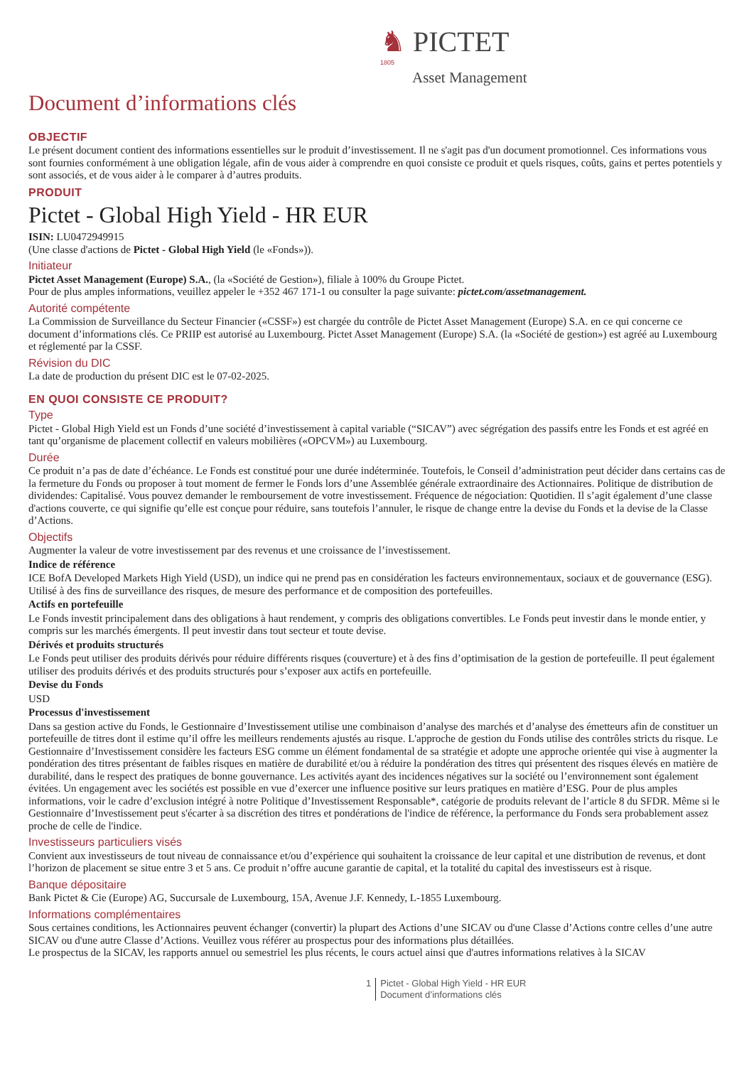♞ PICTET
1805
Asset Management
Document d’informations clés
OBJECTIF
Le présent document contient des informations essentielles sur le produit d’investissement. Il ne s'agit pas d'un document promotionnel. Ces informations vous sont fournies conformément à une obligation légale, afin de vous aider à comprendre en quoi consiste ce produit et quels risques, coûts, gains et pertes potentiels y sont associés, et de vous aider à le comparer à d’autres produits.
PRODUIT
Pictet - Global High Yield - HR EUR
ISIN: LU0472949915
(Une classe d'actions de Pictet - Global High Yield (le «Fonds»)).
Initiateur
Pictet Asset Management (Europe) S.A., (la «Société de Gestion»), filiale à 100% du Groupe Pictet.
Pour de plus amples informations, veuillez appeler le +352 467 171-1 ou consulter la page suivante: pictet.com/assetmanagement.
Autorité compétente
La Commission de Surveillance du Secteur Financier («CSSF») est chargée du contrôle de Pictet Asset Management (Europe) S.A. en ce qui concerne ce document d’informations clés. Ce PRIIP est autorisé au Luxembourg. Pictet Asset Management (Europe) S.A. (la «Société de gestion») est agréé au Luxembourg et réglementé par la CSSF.
Révision du DIC
La date de production du présent DIC est le 07-02-2025.
EN QUOI CONSISTE CE PRODUIT?
Type
Pictet - Global High Yield est un Fonds d’une société d’investissement à capital variable (“SICAV”) avec ségrégation des passifs entre les Fonds et est agréé en tant qu’organisme de placement collectif en valeurs mobilières («OPCVM») au Luxembourg.
Durée
Ce produit n’a pas de date d’échéance. Le Fonds est constitué pour une durée indéterminée. Toutefois, le Conseil d’administration peut décider dans certains cas de la fermeture du Fonds ou proposer à tout moment de fermer le Fonds lors d’une Assemblée générale extraordinaire des Actionnaires. Politique de distribution de dividendes: Capitalisé. Vous pouvez demander le remboursement de votre investissement. Fréquence de négociation: Quotidien. Il s’agit également d’une classe d'actions couverte, ce qui signifie qu’elle est conçue pour réduire, sans toutefois l’annuler, le risque de change entre la devise du Fonds et la devise de la Classe d’Actions.
Objectifs
Augmenter la valeur de votre investissement par des revenus et une croissance de l’investissement.
Indice de référence
ICE BofA Developed Markets High Yield (USD), un indice qui ne prend pas en considération les facteurs environnementaux, sociaux et de gouvernance (ESG). Utilisé à des fins de surveillance des risques, de mesure des performance et de composition des portefeuilles.
Actifs en portefeuille
Le Fonds investit principalement dans des obligations à haut rendement, y compris des obligations convertibles. Le Fonds peut investir dans le monde entier, y compris sur les marchés émergents. Il peut investir dans tout secteur et toute devise.
Dérivés et produits structurés
Le Fonds peut utiliser des produits dérivés pour réduire différents risques (couverture) et à des fins d’optimisation de la gestion de portefeuille. Il peut également utiliser des produits dérivés et des produits structurés pour s’exposer aux actifs en portefeuille.
Devise du Fonds
USD
Processus d'investissement
Dans sa gestion active du Fonds, le Gestionnaire d’Investissement utilise une combinaison d’analyse des marchés et d’analyse des émetteurs afin de constituer un portefeuille de titres dont il estime qu’il offre les meilleurs rendements ajustés au risque. L'approche de gestion du Fonds utilise des contrôles stricts du risque. Le Gestionnaire d’Investissement considère les facteurs ESG comme un élément fondamental de sa stratégie et adopte une approche orientée qui vise à augmenter la pondération des titres présentant de faibles risques en matière de durabilité et/ou à réduire la pondération des titres qui présentent des risques élevés en matière de durabilité, dans le respect des pratiques de bonne gouvernance. Les activités ayant des incidences négatives sur la société ou l’environnement sont également évitées. Un engagement avec les sociétés est possible en vue d’exercer une influence positive sur leurs pratiques en matière d’ESG. Pour de plus amples informations, voir le cadre d’exclusion intégré à notre Politique d’Investissement Responsable*, catégorie de produits relevant de l’article 8 du SFDR. Même si le Gestionnaire d’Investissement peut s'écarter à sa discrétion des titres et pondérations de l'indice de référence, la performance du Fonds sera probablement assez proche de celle de l'indice.
Investisseurs particuliers visés
Convient aux investisseurs de tout niveau de connaissance et/ou d’expérience qui souhaitent la croissance de leur capital et une distribution de revenus, et dont l’horizon de placement se situe entre 3 et 5 ans. Ce produit n’offre aucune garantie de capital, et la totalité du capital des investisseurs est à risque.
Banque dépositaire
Bank Pictet & Cie (Europe) AG, Succursale de Luxembourg, 15A, Avenue J.F. Kennedy, L-1855 Luxembourg.
Informations complémentaires
Sous certaines conditions, les Actionnaires peuvent échanger (convertir) la plupart des Actions d’une SICAV ou d'une Classe d’Actions contre celles d’une autre SICAV ou d'une autre Classe d’Actions. Veuillez vous référer au prospectus pour des informations plus détaillées.
Le prospectus de la SICAV, les rapports annuel ou semestriel les plus récents, le cours actuel ainsi que d'autres informations relatives à la SICAV
1 Pictet - Global High Yield - HR EUR
Document d’informations clés